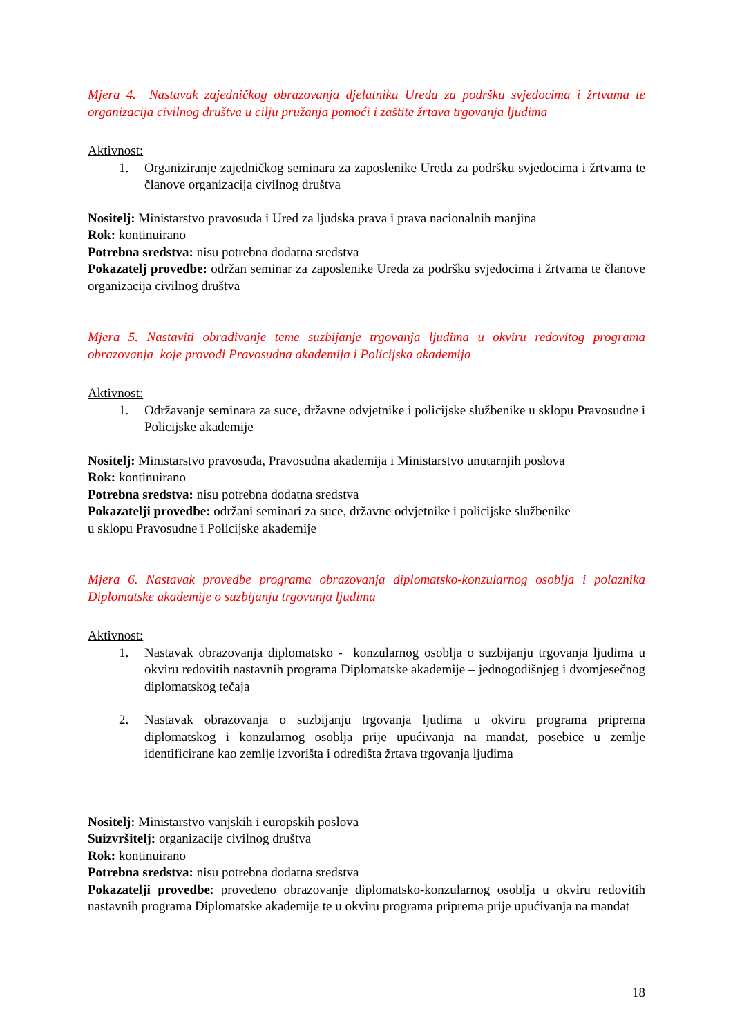Mjera 4. Nastavak zajedničkog obrazovanja djelatnika Ureda za podršku svjedocima i žrtvama te organizacija civilnog društva u cilju pružanja pomoći i zaštite žrtava trgovanja ljudima
Aktivnost:
1. Organiziranje zajedničkog seminara za zaposlenike Ureda za podršku svjedocima i žrtvama te članove organizacija civilnog društva
Nositelj: Ministarstvo pravosuđa i Ured za ljudska prava i prava nacionalnih manjina
Rok: kontinuirano
Potrebna sredstva: nisu potrebna dodatna sredstva
Pokazatelj provedbe: održan seminar za zaposlenike Ureda za podršku svjedocima i žrtvama te članove organizacija civilnog društva
Mjera 5. Nastaviti obrađivanje teme suzbijanje trgovanja ljudima u okviru redovitog programa obrazovanja koje provodi Pravosudna akademija i Policijska akademija
Aktivnost:
1. Održavanje seminara za suce, državne odvjetnike i policijske službenike u sklopu Pravosudne i Policijske akademije
Nositelj: Ministarstvo pravosuđa, Pravosudna akademija i Ministarstvo unutarnjih poslova
Rok: kontinuirano
Potrebna sredstva: nisu potrebna dodatna sredstva
Pokazatelji provedbe: održani seminari za suce, državne odvjetnike i policijske službenike
u sklopu Pravosudne i Policijske akademije
Mjera 6. Nastavak provedbe programa obrazovanja diplomatsko-konzularnog osoblja i polaznika Diplomatske akademije o suzbijanju trgovanja ljudima
Aktivnost:
1. Nastavak obrazovanja diplomatsko - konzularnog osoblja o suzbijanju trgovanja ljudima u okviru redovitih nastavnih programa Diplomatske akademije – jednogodišnjeg i dvomjesečnog diplomatskog tečaja
2. Nastavak obrazovanja o suzbijanju trgovanja ljudima u okviru programa priprema diplomatskog i konzularnog osoblja prije upućivanja na mandat, posebice u zemlje identificirane kao zemlje izvorišta i odredišta žrtava trgovanja ljudima
Nositelj: Ministarstvo vanjskih i europskih poslova
Suizvršitelj: organizacije civilnog društva
Rok: kontinuirano
Potrebna sredstva: nisu potrebna dodatna sredstva
Pokazatelji provedbe: provedeno obrazovanje diplomatsko-konzularnog osoblja u okviru redovitih nastavnih programa Diplomatske akademije te u okviru programa priprema prije upućivanja na mandat
18